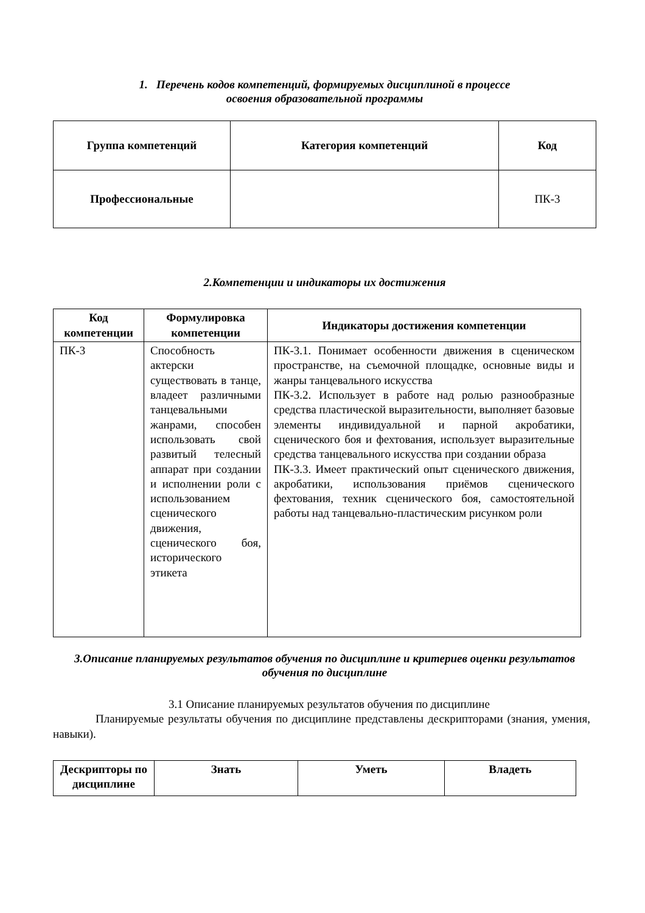1. Перечень кодов компетенций, формируемых дисциплиной в процессе
освоения образовательной программы
| Группа компетенций | Категория компетенций | Код |
| Профессиональные | | ПК-3 |
2.Компетенции и индикаторы их достижения
| Код компетенции | Формулировка компетенции | Индикаторы достижения компетенции |
| --- | --- | --- |
| ПК-3 | Способность актерски существовать в танце, владеет различными танцевальными жанрами, способен использовать свой развитый телесный аппарат при создании и исполнении роли с использованием сценического движения, сценического боя, исторического этикета | ПК-3.1. Понимает особенности движения в сценическом пространстве, на съемочной площадке, основные виды и жанры танцевального искусства ПК-3.2. Использует в работе над ролью разнообразные средства пластической выразительности, выполняет базовые элементы индивидуальной и парной акробатики, сценического боя и фехтования, использует выразительные средства танцевального искусства при создании образа ПК-3.3. Имеет практический опыт сценического движения, акробатики, использования приёмов сценического фехтования, техник сценического боя, самостоятельной работы над танцевально-пластическим рисунком роли |
3.Описание планируемых результатов обучения по дисциплине и критериев оценки результатов обучения по дисциплине
3.1 Описание планируемых результатов обучения по дисциплине
Планируемые результаты обучения по дисциплине представлены дескрипторами (знания, умения, навыки).
| Дескрипторы по дисциплине | Знать | Уметь | Владеть |
| --- | --- | --- | --- |